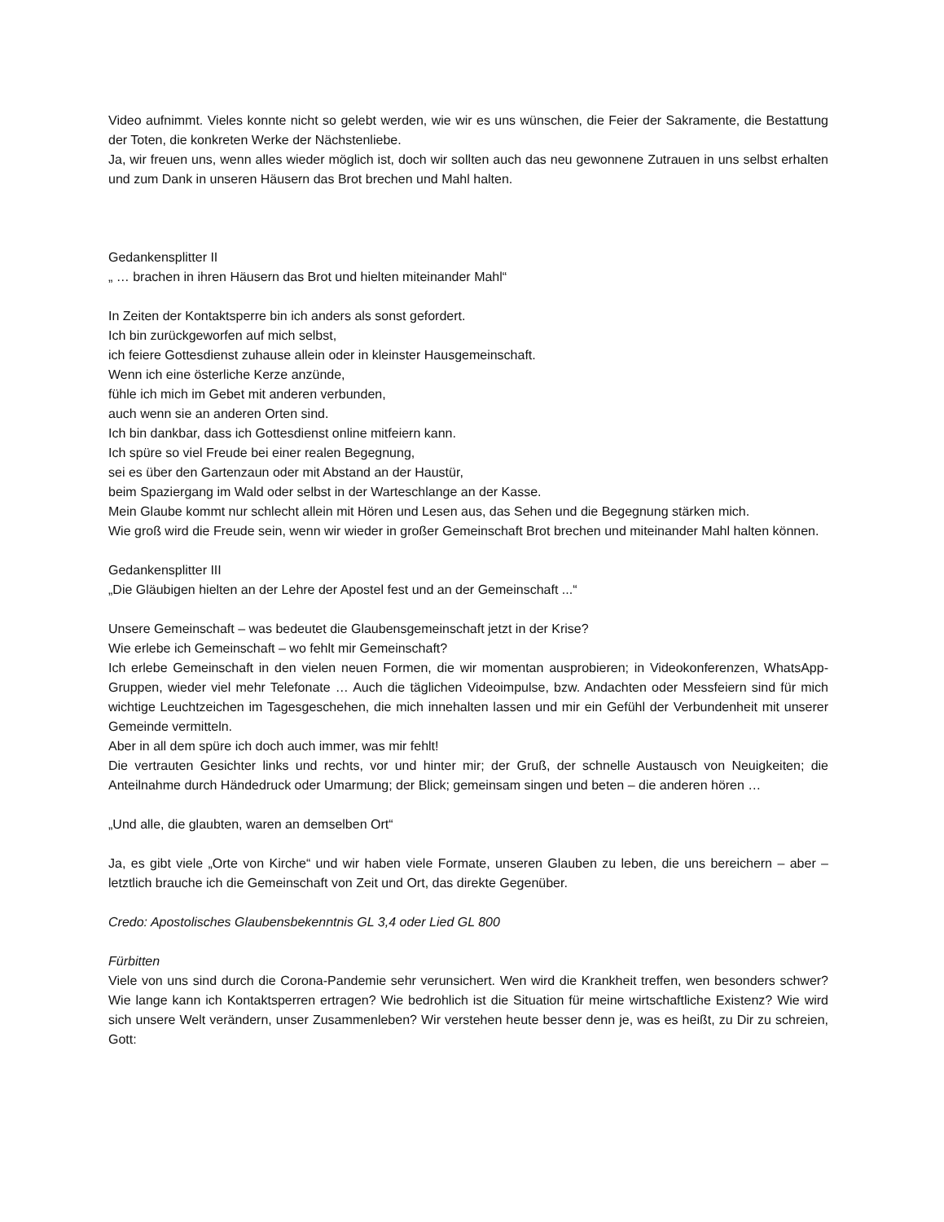Video aufnimmt. Vieles konnte nicht so gelebt werden, wie wir es uns wünschen, die Feier der Sakramente, die Bestattung der Toten, die konkreten Werke der Nächstenliebe.
Ja, wir freuen uns, wenn alles wieder möglich ist, doch wir sollten auch das neu gewonnene Zutrauen in uns selbst erhalten und zum Dank in unseren Häusern das Brot brechen und Mahl halten.
Gedankensplitter II
„ … brachen in ihren Häusern das Brot und hielten miteinander Mahl“
In Zeiten der Kontaktsperre bin ich anders als sonst gefordert.
Ich bin zurückgeworfen auf mich selbst,
ich feiere Gottesdienst zuhause allein oder in kleinster Hausgemeinschaft.
Wenn ich eine österliche Kerze anzünde,
fühle ich mich im Gebet mit anderen verbunden,
auch wenn sie an anderen Orten sind.
Ich bin dankbar, dass ich Gottesdienst online mitfeiern kann.
Ich spüre so viel Freude bei einer realen Begegnung,
sei es über den Gartenzaun oder mit Abstand an der Haustür,
beim Spaziergang im Wald oder selbst in der Warteschlange an der Kasse.
Mein Glaube kommt nur schlecht allein mit Hören und Lesen aus, das Sehen und die Begegnung stärken mich.
Wie groß wird die Freude sein, wenn wir wieder in großer Gemeinschaft Brot brechen und miteinander Mahl halten können.
Gedankensplitter III
„Die Gläubigen hielten an der Lehre der Apostel fest und an der Gemeinschaft ...“
Unsere Gemeinschaft – was bedeutet die Glaubensgemeinschaft jetzt in der Krise?
Wie erlebe ich Gemeinschaft – wo fehlt mir Gemeinschaft?
Ich erlebe Gemeinschaft in den vielen neuen Formen, die wir momentan ausprobieren; in Videokonferenzen, WhatsApp-Gruppen, wieder viel mehr Telefonate … Auch die täglichen Videoimpulse, bzw. Andachten oder Messfeiern sind für mich wichtige Leuchtzeichen im Tagesgeschehen, die mich innehalten lassen und mir ein Gefühl der Verbundenheit mit unserer Gemeinde vermitteln.
Aber in all dem spüre ich doch auch immer, was mir fehlt!
Die vertrauten Gesichter links und rechts, vor und hinter mir; der Gruß, der schnelle Austausch von Neuigkeiten; die Anteilnahme durch Händedruck oder Umarmung; der Blick; gemeinsam singen und beten – die anderen hören …
„Und alle, die glaubten, waren an demselben Ort“
Ja, es gibt viele „Orte von Kirche“ und wir haben viele Formate, unseren Glauben zu leben, die uns bereichern – aber – letztlich brauche ich die Gemeinschaft von Zeit und Ort, das direkte Gegenüber.
Credo: Apostolisches Glaubensbekenntnis GL 3,4 oder Lied GL 800
Fürbitten
Viele von uns sind durch die Corona-Pandemie sehr verunsichert. Wen wird die Krankheit treffen, wen besonders schwer? Wie lange kann ich Kontaktsperren ertragen? Wie bedrohlich ist die Situation für meine wirtschaftliche Existenz? Wie wird sich unsere Welt verändern, unser Zusammenleben? Wir verstehen heute besser denn je, was es heißt, zu Dir zu schreien, Gott: